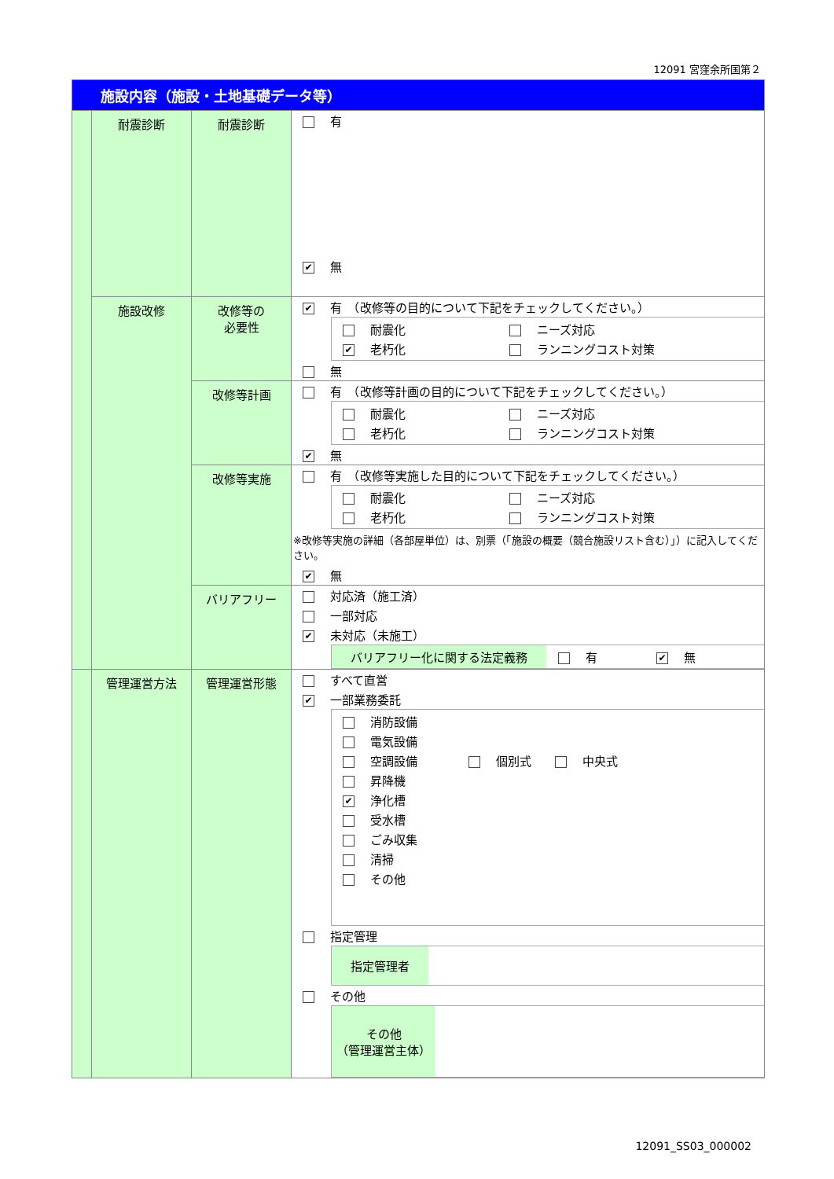12091 宮窪余所国第２
| 施設内容（施設・土地基礎データ等） | | | |
| | 耐震診断 | 耐震診断 | 有 ✔ 無 |
| | 施設改修 | 改修等の 必要性 | ✔ 有 （改修等の目的について下記をチェックしてください。） 耐震化 ニーズ対応 ✔ 老朽化 ランニングコスト対策 無 |
| | | 改修等計画 | 有 （改修等計画の目的について下記をチェックしてください。） 耐震化 ニーズ対応 老朽化 ランニングコスト対策 ✔ 無 |
| | | 改修等実施 | 有 （改修等実施した目的について下記をチェックしてください。） 耐震化 ニーズ対応 老朽化 ランニングコスト対策 ※改修等実施の詳細（各部屋単位）は、別票（「施設の概要（競合施設リスト含む）」）に記入してください。 ✔ 無 |
| | | バリアフリー | 対応済（施工済） 一部対応 ✔ 未対応（未施工） バリアフリー化に関する法定義務 有 ✔ 無 |
| | 管理運営方法 | 管理運営形態 | すべて直営 ✔ 一部業務委託 消防設備 電気設備 空調設備 個別式 中央式 昇降機 ✔ 浄化槽 受水槽 ごみ収集 清掃 その他 指定管理 指定管理者 その他 その他 （管理運営主体） |
12091_SS03_000002